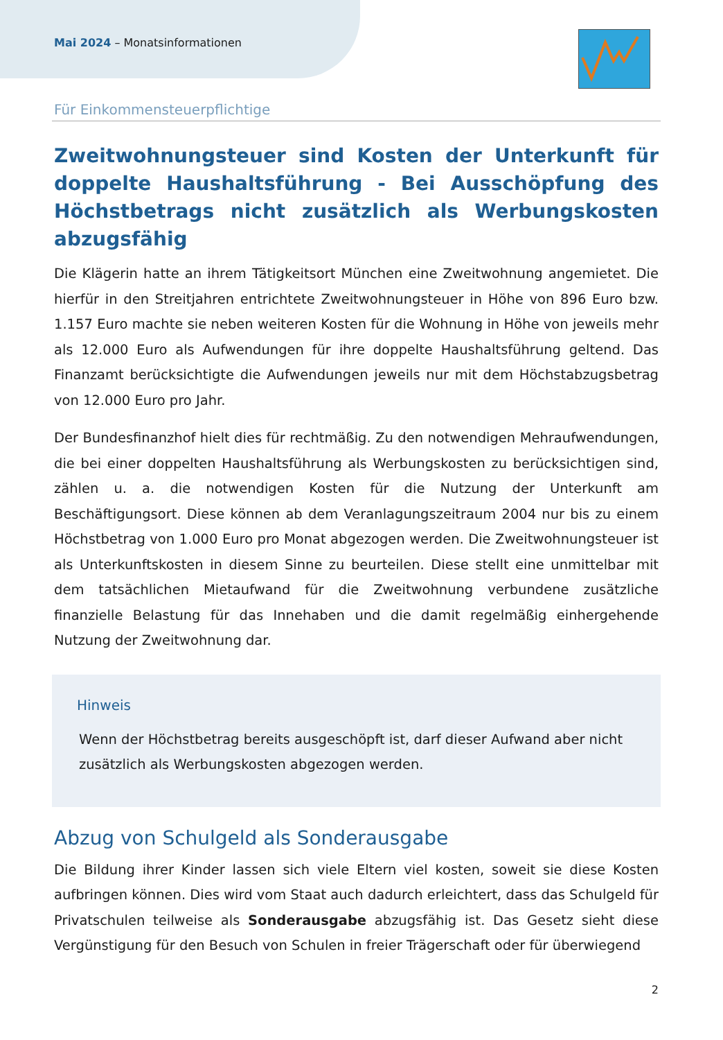Mai 2024 – Monatsinformationen
Für Einkommensteuerpflichtige
Zweitwohnungsteuer sind Kosten der Unterkunft für doppelte Haushaltsführung - Bei Ausschöpfung des Höchstbetrags nicht zusätzlich als Werbungskosten abzugsfähig
Die Klägerin hatte an ihrem Tätigkeitsort München eine Zweitwohnung angemietet. Die hierfür in den Streitjahren entrichtete Zweitwohnungsteuer in Höhe von 896 Euro bzw. 1.157 Euro machte sie neben weiteren Kosten für die Wohnung in Höhe von jeweils mehr als 12.000 Euro als Aufwendungen für ihre doppelte Haushaltsführung geltend. Das Finanzamt berücksichtigte die Aufwendungen jeweils nur mit dem Höchstabzugsbetrag von 12.000 Euro pro Jahr.
Der Bundesfinanzhof hielt dies für rechtmäßig. Zu den notwendigen Mehraufwendungen, die bei einer doppelten Haushaltsführung als Werbungskosten zu berücksichtigen sind, zählen u. a. die notwendigen Kosten für die Nutzung der Unterkunft am Beschäftigungsort. Diese können ab dem Veranlagungszeitraum 2004 nur bis zu einem Höchstbetrag von 1.000 Euro pro Monat abgezogen werden. Die Zweitwohnungsteuer ist als Unterkunftskosten in diesem Sinne zu beurteilen. Diese stellt eine unmittelbar mit dem tatsächlichen Mietaufwand für die Zweitwohnung verbundene zusätzliche finanzielle Belastung für das Innehaben und die damit regelmäßig einhergehende Nutzung der Zweitwohnung dar.
Hinweis
Wenn der Höchstbetrag bereits ausgeschöpft ist, darf dieser Aufwand aber nicht zusätzlich als Werbungskosten abgezogen werden.
Abzug von Schulgeld als Sonderausgabe
Die Bildung ihrer Kinder lassen sich viele Eltern viel kosten, soweit sie diese Kosten aufbringen können. Dies wird vom Staat auch dadurch erleichtert, dass das Schulgeld für Privatschulen teilweise als Sonderausgabe abzugsfähig ist. Das Gesetz sieht diese Vergünstigung für den Besuch von Schulen in freier Trägerschaft oder für überwiegend
2